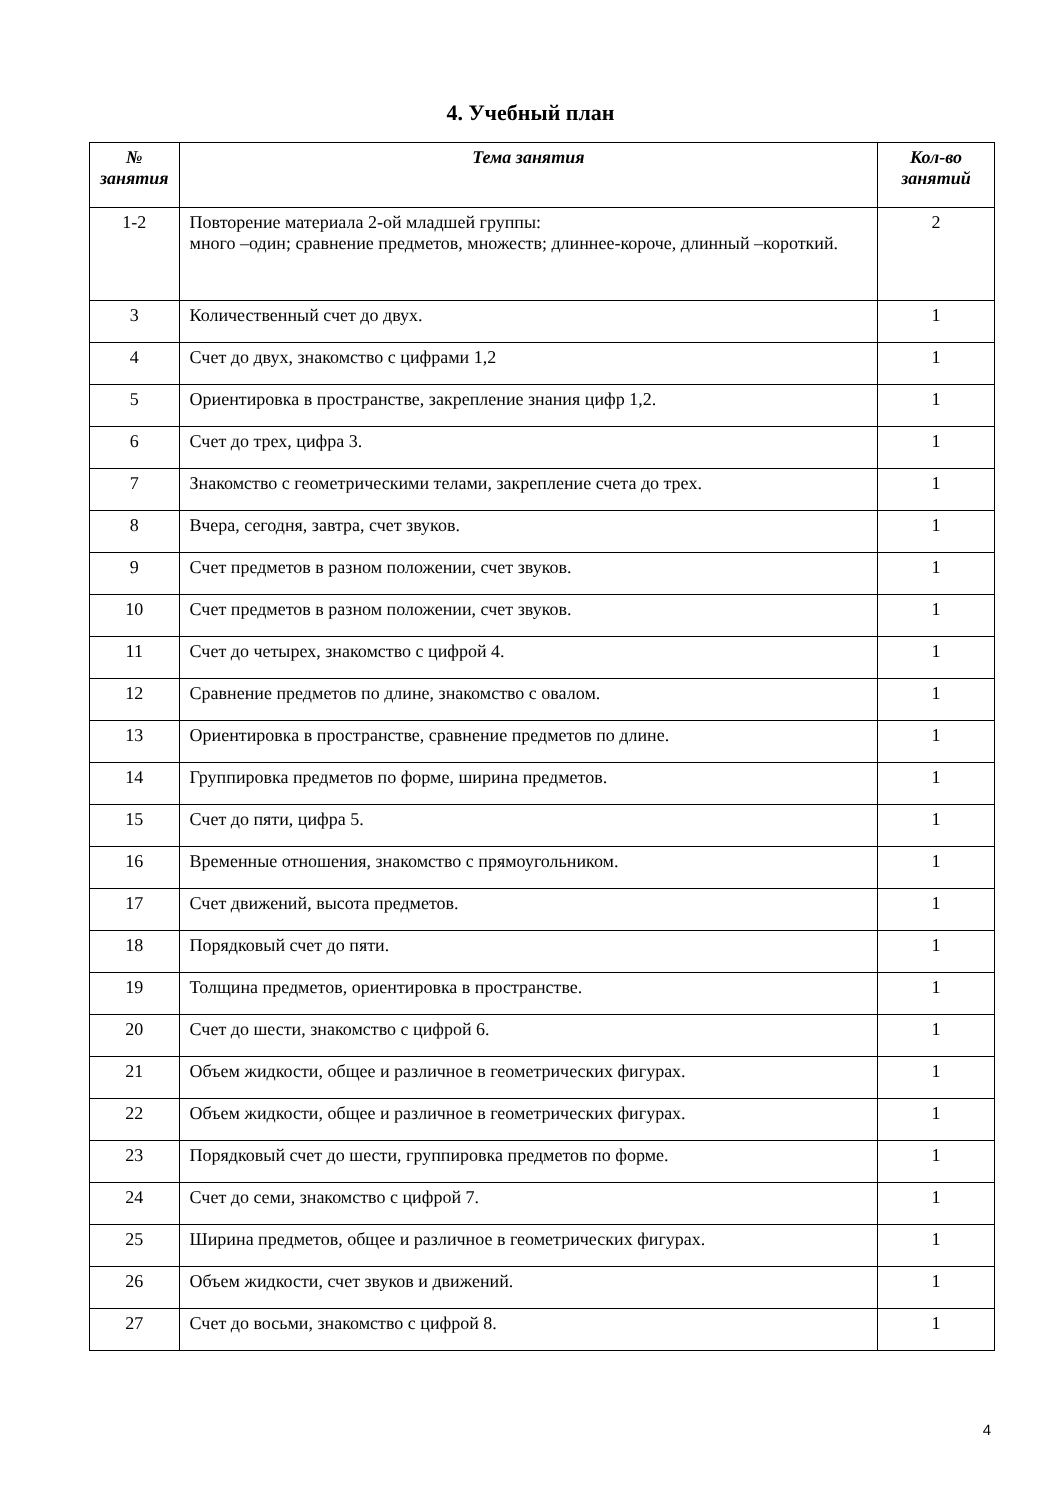4. Учебный план
| № занятия | Тема занятия | Кол-во занятий |
| --- | --- | --- |
| 1-2 | Повторение материала 2-ой младшей группы: много –один; сравнение предметов, множеств; длиннее-короче, длинный –короткий. | 2 |
| 3 | Количественный счет до двух. | 1 |
| 4 | Счет до двух, знакомство с цифрами 1,2 | 1 |
| 5 | Ориентировка в пространстве, закрепление знания цифр 1,2. | 1 |
| 6 | Счет до трех, цифра 3. | 1 |
| 7 | Знакомство с геометрическими телами, закрепление счета до трех. | 1 |
| 8 | Вчера, сегодня, завтра, счет звуков. | 1 |
| 9 | Счет предметов в разном положении, счет звуков. | 1 |
| 10 | Счет предметов в разном положении, счет звуков. | 1 |
| 11 | Счет до четырех, знакомство с цифрой 4. | 1 |
| 12 | Сравнение предметов по длине, знакомство с овалом. | 1 |
| 13 | Ориентировка в пространстве, сравнение предметов по длине. | 1 |
| 14 | Группировка предметов по форме, ширина предметов. | 1 |
| 15 | Счет до пяти, цифра 5. | 1 |
| 16 | Временные отношения, знакомство с прямоугольником. | 1 |
| 17 | Счет движений, высота предметов. | 1 |
| 18 | Порядковый счет до пяти. | 1 |
| 19 | Толщина предметов, ориентировка в пространстве. | 1 |
| 20 | Счет до шести, знакомство с цифрой 6. | 1 |
| 21 | Объем жидкости, общее и различное в геометрических фигурах. | 1 |
| 22 | Объем жидкости, общее и различное в геометрических фигурах. | 1 |
| 23 | Порядковый счет до шести, группировка предметов по форме. | 1 |
| 24 | Счет до семи, знакомство с цифрой 7. | 1 |
| 25 | Ширина предметов, общее и различное в геометрических фигурах. | 1 |
| 26 | Объем жидкости, счет звуков и движений. | 1 |
| 27 | Счет до восьми, знакомство с цифрой 8. | 1 |
4